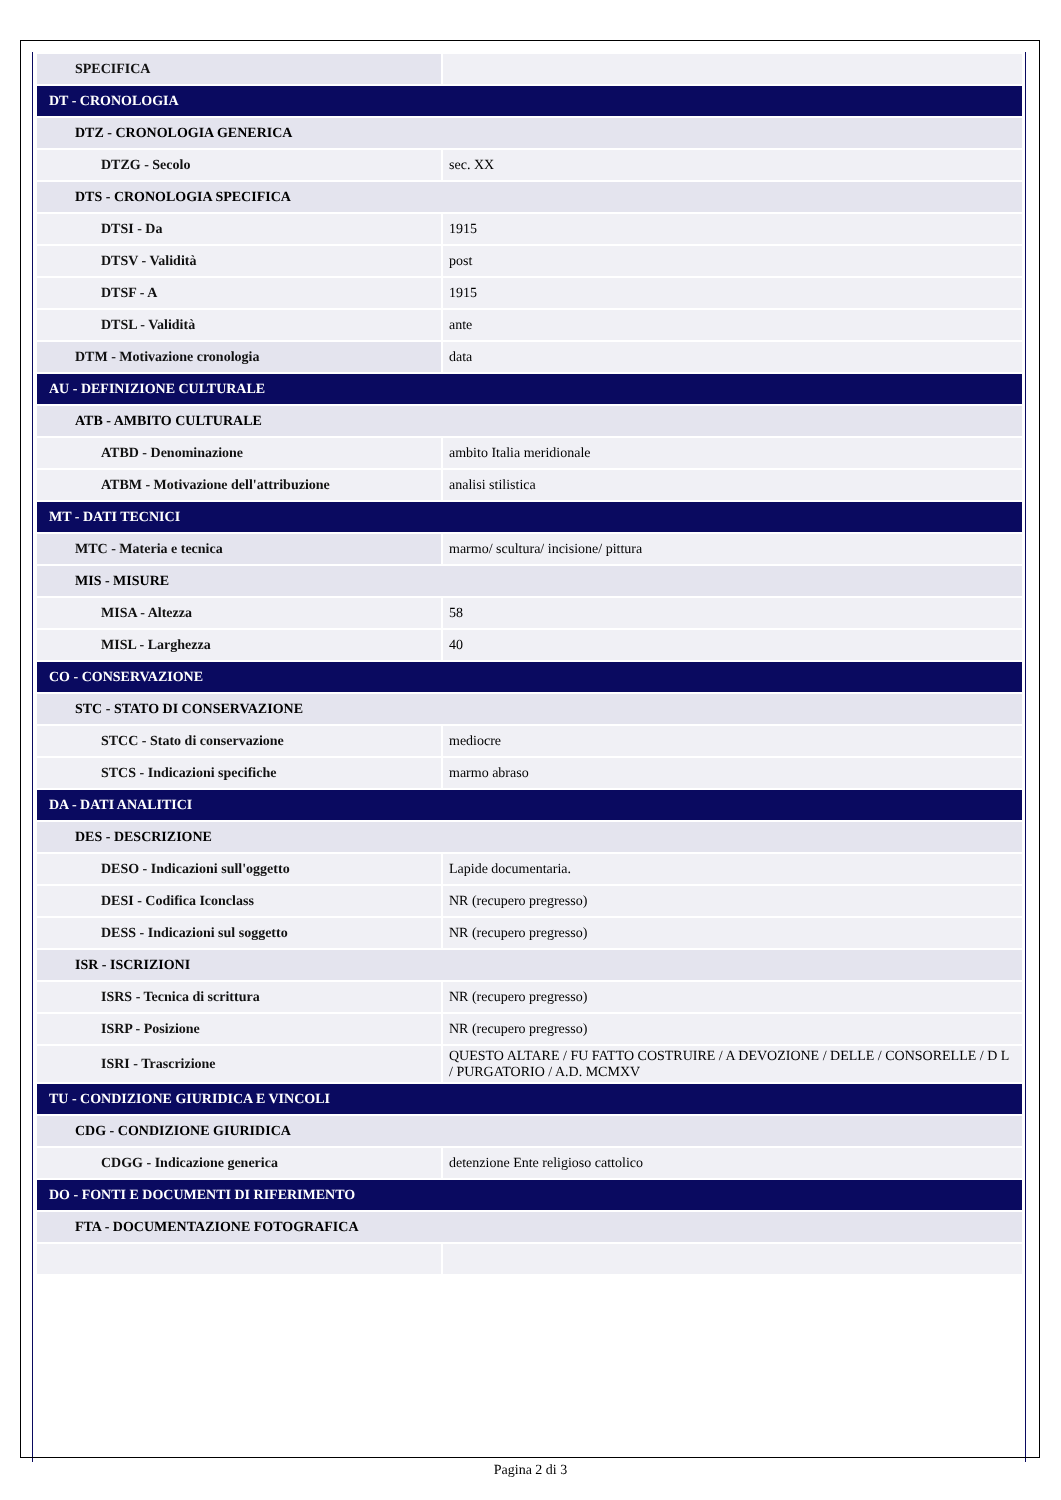| SPECIFICA | |
| DT - CRONOLOGIA | |
| DTZ - CRONOLOGIA GENERICA | |
| DTZG - Secolo | sec. XX |
| DTS - CRONOLOGIA SPECIFICA | |
| DTSI - Da | 1915 |
| DTSV - Validità | post |
| DTSF - A | 1915 |
| DTSL - Validità | ante |
| DTM - Motivazione cronologia | data |
| AU - DEFINIZIONE CULTURALE | |
| ATB - AMBITO CULTURALE | |
| ATBD - Denominazione | ambito Italia meridionale |
| ATBM - Motivazione dell'attribuzione | analisi stilistica |
| MT - DATI TECNICI | |
| MTC - Materia e tecnica | marmo/ scultura/ incisione/ pittura |
| MIS - MISURE | |
| MISA - Altezza | 58 |
| MISL - Larghezza | 40 |
| CO - CONSERVAZIONE | |
| STC - STATO DI CONSERVAZIONE | |
| STCC - Stato di conservazione | mediocre |
| STCS - Indicazioni specifiche | marmo abraso |
| DA - DATI ANALITICI | |
| DES - DESCRIZIONE | |
| DESO - Indicazioni sull'oggetto | Lapide documentaria. |
| DESI - Codifica Iconclass | NR (recupero pregresso) |
| DESS - Indicazioni sul soggetto | NR (recupero pregresso) |
| ISR - ISCRIZIONI | |
| ISRS - Tecnica di scrittura | NR (recupero pregresso) |
| ISRP - Posizione | NR (recupero pregresso) |
| ISRI - Trascrizione | QUESTO ALTARE / FU FATTO COSTRUIRE / A DEVOZIONE / DELLE / CONSORELLE / D L / PURGATORIO / A.D. MCMXV |
| TU - CONDIZIONE GIURIDICA E VINCOLI | |
| CDG - CONDIZIONE GIURIDICA | |
| CDGG - Indicazione generica | detenzione Ente religioso cattolico |
| DO - FONTI E DOCUMENTI DI RIFERIMENTO | |
| FTA - DOCUMENTAZIONE FOTOGRAFICA | |
Pagina 2 di 3